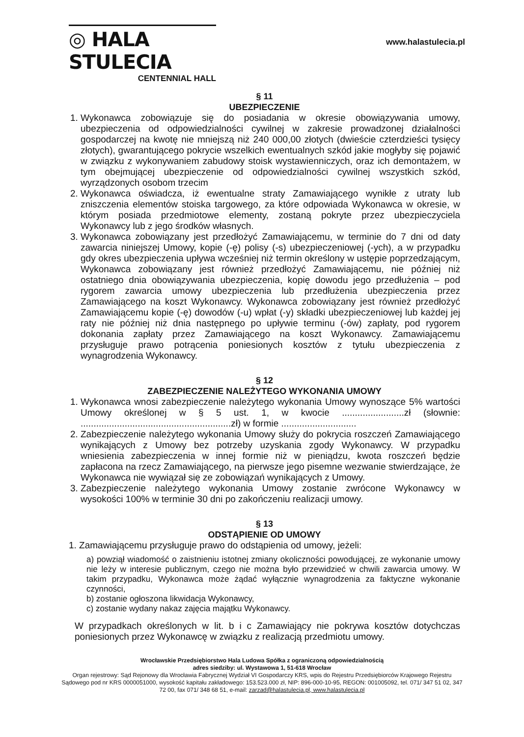◎ HALA STULECIA
CENTENNIAL HALL
www.halastulecia.pl
§ 11
UBEZPIECZENIE
1. Wykonawca zobowiązuje się do posiadania w okresie obowiązywania umowy, ubezpieczenia od odpowiedzialności cywilnej w zakresie prowadzonej działalności gospodarczej na kwotę nie mniejszą niż 240 000,00 złotych (dwieście czterdzieści tysięcy złotych), gwarantującego pokrycie wszelkich ewentualnych szkód jakie mogłyby się pojawić w związku z wykonywaniem zabudowy stoisk wystawienniczych, oraz ich demontażem, w tym obejmującej ubezpieczenie od odpowiedzialności cywilnej wszystkich szkód, wyrządzonych osobom trzecim
2. Wykonawca oświadcza, iż ewentualne straty Zamawiającego wynikłe z utraty lub zniszczenia elementów stoiska targowego, za które odpowiada Wykonawca w okresie, w którym posiada przedmiotowe elementy, zostaną pokryte przez ubezpieczyciela Wykonawcy lub z jego środków własnych.
3. Wykonawca zobowiązany jest przedłożyć Zamawiającemu, w terminie do 7 dni od daty zawarcia niniejszej Umowy, kopie (-ę) polisy (-s) ubezpieczeniowej (-ych), a w przypadku gdy okres ubezpieczenia upływa wcześniej niż termin określony w ustępie poprzedzającym, Wykonawca zobowiązany jest również przedłożyć Zamawiającemu, nie później niż ostatniego dnia obowiązywania ubezpieczenia, kopię dowodu jego przedłużenia – pod rygorem zawarcia umowy ubezpieczenia lub przedłużenia ubezpieczenia przez Zamawiającego na koszt Wykonawcy. Wykonawca zobowiązany jest również przedłożyć Zamawiającemu kopie (-ę) dowodów (-u) wpłat (-y) składki ubezpieczeniowej lub każdej jej raty nie później niż dnia następnego po upływie terminu (-ów) zapłaty, pod rygorem dokonania zapłaty przez Zamawiającego na koszt Wykonawcy. Zamawiającemu przysługuje prawo potrącenia poniesionych kosztów z tytułu ubezpieczenia z wynagrodzenia Wykonawcy.
§ 12
ZABEZPIECZENIE NALEŻYTEGO WYKONANIA UMOWY
1. Wykonawca wnosi zabezpieczenie należytego wykonania Umowy wynoszące 5% wartości Umowy określonej w § 5 ust. 1, w kwocie ........................zł (słownie: ..........................................................zł) w formie .............................
2. Zabezpieczenie należytego wykonania Umowy służy do pokrycia roszczeń Zamawiającego wynikających z Umowy bez potrzeby uzyskania zgody Wykonawcy. W przypadku wniesienia zabezpieczenia w innej formie niż w pieniądzu, kwota roszczeń będzie zapłacona na rzecz Zamawiającego, na pierwsze jego pisemne wezwanie stwierdzające, że Wykonawca nie wywiązał się ze zobowiązań wynikających z Umowy.
3. Zabezpieczenie należytego wykonania Umowy zostanie zwrócone Wykonawcy w wysokości 100% w terminie 30 dni po zakończeniu realizacji umowy.
§ 13
ODSTĄPIENIE OD UMOWY
1. Zamawiającemu przysługuje prawo do odstąpienia od umowy, jeżeli:
a) powziął wiadomość o zaistnieniu istotnej zmiany okoliczności powodującej, ze wykonanie umowy nie leży w interesie publicznym, czego nie można było przewidzieć w chwili zawarcia umowy. W takim przypadku, Wykonawca może żądać wyłącznie wynagrodzenia za faktyczne wykonanie czynności,
b) zostanie ogłoszona likwidacja Wykonawcy,
c) zostanie wydany nakaz zajęcia majątku Wykonawcy.
W przypadkach określonych w lit. b i c Zamawiający nie pokrywa kosztów dotychczas poniesionych przez Wykonawcę w związku z realizacją przedmiotu umowy.
Wrocławskie Przedsiębiorstwo Hala Ludowa Spółka z ograniczoną odpowiedzialnością
adres siedziby: ul. Wystawowa 1, 51-618 Wrocław
Organ rejestrowy: Sąd Rejonowy dla Wrocławia Fabrycznej Wydział VI Gospodarczy KRS, wpis do Rejestru Przedsiębiorców Krajowego Rejestru Sądowego pod nr KRS 0000051000, wysokość kapitału zakładowego: 153.523.000 zł, NIP: 896-000-10-95, REGON: 001005092, tel. 071/ 347 51 02, 347 72 00, fax 071/ 348 68 51, e-mail: zarzad@halastulecia.pl, www.halastulecia.pl